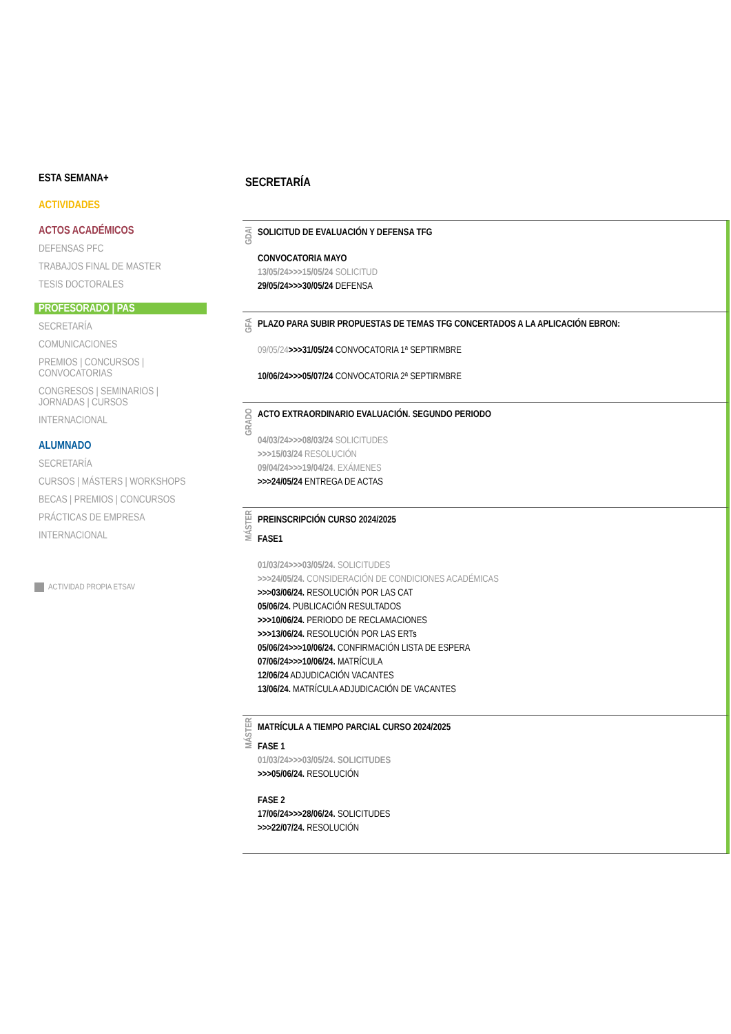ESTA SEMANA+
ACTIVIDADES
ACTOS ACADÉMICOS
DEFENSAS PFC
TRABAJOS FINAL DE MASTER
TESIS DOCTORALES
PROFESORADO | PAS
SECRETARÍA
COMUNICACIONES
PREMIOS | CONCURSOS |
CONVOCATORIAS
CONGRESOS | SEMINARIOS |
JORNADAS | CURSOS
INTERNACIONAL
ALUMNADO
SECRETARÍA
CURSOS | MÁSTERS | WORKSHOPS
BECAS | PREMIOS | CONCURSOS
PRÁCTICAS DE EMPRESA
INTERNACIONAL
ACTIVIDAD PROPIA ETSAV
SECRETARÍA
GDAI
SOLICITUD DE EVALUACIÓN Y DEFENSA TFG
CONVOCATORIA MAYO
13/05/24>>>15/05/24 SOLICITUD
29/05/24>>>30/05/24 DEFENSA
GFA
PLAZO PARA SUBIR PROPUESTAS DE TEMAS TFG CONCERTADOS A LA APLICACIÓN EBRON:
09/05/24>>>31/05/24 CONVOCATORIA 1ª SEPTIRMBRE
10/06/24>>>05/07/24 CONVOCATORIA 2ª SEPTIRMBRE
GRADO
ACTO EXTRAORDINARIO EVALUACIÓN. SEGUNDO PERIODO
04/03/24>>>08/03/24 SOLICITUDES
>>>15/03/24 RESOLUCIÓN
09/04/24>>>19/04/24. EXÁMENES
>>>24/05/24 ENTREGA DE ACTAS
MÁSTER
PREINSCRIPCIÓN CURSO 2024/2025
FASE1
01/03/24>>>03/05/24. SOLICITUDES
>>>24/05/24. CONSIDERACIÓN DE CONDICIONES ACADÉMICAS
>>>03/06/24. RESOLUCIÓN POR LAS CAT
05/06/24. PUBLICACIÓN RESULTADOS
>>>10/06/24. PERIODO DE RECLAMACIONES
>>>13/06/24. RESOLUCIÓN POR LAS ERTs
05/06/24>>>10/06/24. CONFIRMACIÓN LISTA DE ESPERA
07/06/24>>>10/06/24. MATRÍCULA
12/06/24 ADJUDICACIÓN VACANTES
13/06/24. MATRÍCULA ADJUDICACIÓN DE VACANTES
MÁSTER
MATRÍCULA A TIEMPO PARCIAL CURSO 2024/2025
FASE 1
01/03/24>>>03/05/24. SOLICITUDES
>>>05/06/24. RESOLUCIÓN
FASE 2
17/06/24>>>28/06/24. SOLICITUDES
>>>22/07/24. RESOLUCIÓN